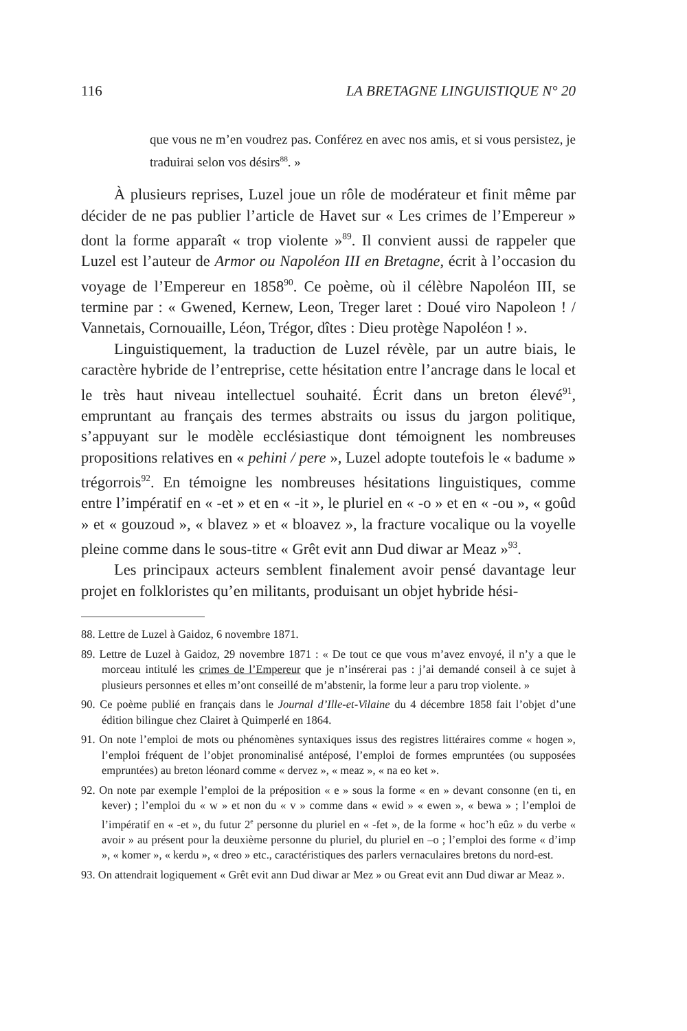116 LA BRETAGNE LINGUISTIQUE N° 20
que vous ne m’en voudrez pas. Conférez en avec nos amis, et si vous persistez, je traduirai selon vos désirs<sup>88</sup>. »
À plusieurs reprises, Luzel joue un rôle de modérateur et finit même par décider de ne pas publier l’article de Havet sur « Les crimes de l’Empereur » dont la forme apparaît « trop violente »<sup>89</sup>. Il convient aussi de rappeler que Luzel est l’auteur de Armor ou Napoléon III en Bretagne, écrit à l’occasion du voyage de l’Empereur en 1858<sup>90</sup>. Ce poème, où il célèbre Napoléon III, se termine par : « Gwened, Kernew, Leon, Treger laret : Doué viro Napoleon ! / Vannetais, Cornouaille, Léon, Trégor, dîtes : Dieu protège Napoléon ! ».
Linguistiquement, la traduction de Luzel révèle, par un autre biais, le caractère hybride de l’entreprise, cette hésitation entre l’ancrage dans le local et le très haut niveau intellectuel souhaité. Écrit dans un breton élevé<sup>91</sup>, empruntant au français des termes abstraits ou issus du jargon politique, s’appuyant sur le modèle ecclésiastique dont témoignent les nombreuses propositions relatives en « pehini / pere », Luzel adopte toutefois le « badume » trégorrois<sup>92</sup>. En témoigne les nombreuses hésitations linguistiques, comme entre l’impératif en « -et » et en « -it », le pluriel en « -o » et en « -ou », « goûd » et « gouzoud », « blavez » et « bloavez », la fracture vocalique ou la voyelle pleine comme dans le sous-titre « Grêt evit ann Dud diwar ar Meaz »<sup>93</sup>.
Les principaux acteurs semblent finalement avoir pensé davantage leur projet en folkloristes qu’en militants, produisant un objet hybride hési-
88. Lettre de Luzel à Gaidoz, 6 novembre 1871.
89. Lettre de Luzel à Gaidoz, 29 novembre 1871 : « De tout ce que vous m’avez envoyé, il n’y a que le morceau intitulé les crimes de l’Empereur que je n’insérerai pas : j’ai demandé conseil à ce sujet à plusieurs personnes et elles m’ont conseillé de m’abstenir, la forme leur a paru trop violente. »
90. Ce poème publié en français dans le Journal d’Ille-et-Vilaine du 4 décembre 1858 fait l’objet d’une édition bilingue chez Clairet à Quimperlé en 1864.
91. On note l’emploi de mots ou phénomènes syntaxiques issus des registres littéraires comme « hogen », l’emploi fréquent de l’objet pronominalisé antéposé, l’emploi de formes empruntées (ou supposées empruntées) au breton léonard comme « dervez », « meaz », « na eo ket ».
92. On note par exemple l’emploi de la préposition « e » sous la forme « en » devant consonne (en ti, en kever) ; l’emploi du « w » et non du « v » comme dans « ewid » « ewen », « bewa » ; l’emploi de l’impératif en « -et », du futur 2<sup>e</sup> personne du pluriel en « -fet », de la forme « hoc’h eûz » du verbe « avoir » au présent pour la deuxième personne du pluriel, du pluriel en –o ; l’emploi des forme « d’imp », « komer », « kerdu », « dreo » etc., caractéristiques des parlers vernaculaires bretons du nord-est.
93. On attendrait logiquement « Grêt evit ann Dud diwar ar Mez » ou Great evit ann Dud diwar ar Meaz ».